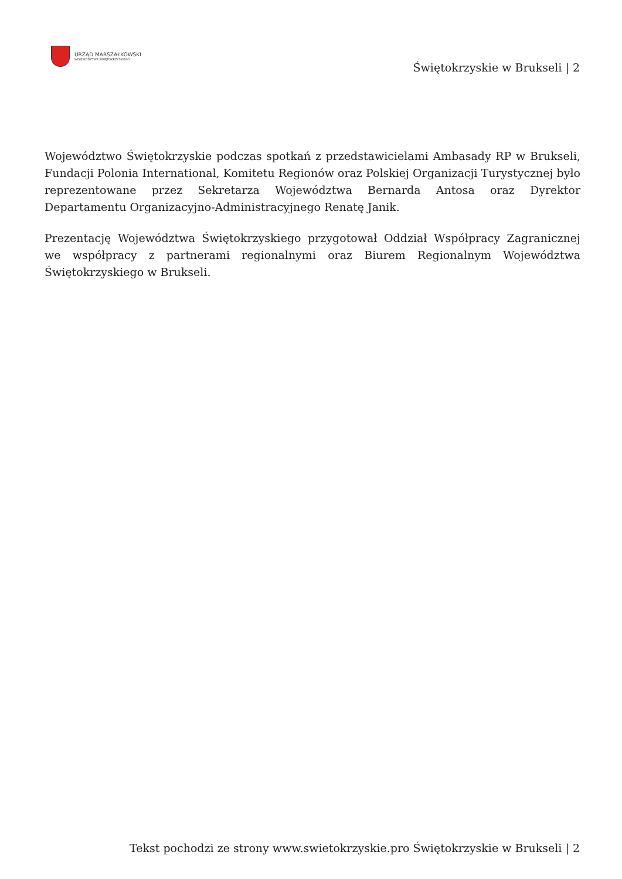URZĄD MARSZAŁKOWSKI
WOJEWÓDZTWA ŚWIĘTOKRZYSKIEGO
Świętokrzyskie w Brukseli | 2
Województwo Świętokrzyskie podczas spotkań z przedstawicielami Ambasady RP w Brukseli, Fundacji Polonia International, Komitetu Regionów oraz Polskiej Organizacji Turystycznej było reprezentowane przez Sekretarza Województwa Bernarda Antosa oraz Dyrektor Departamentu Organizacyjno-Administracyjnego Renatę Janik.
Prezentację Województwa Świętokrzyskiego przygotował Oddział Współpracy Zagranicznej we współpracy z partnerami regionalnymi oraz Biurem Regionalnym Województwa Świętokrzyskiego w Brukseli.
Tekst pochodzi ze strony www.swietokrzyskie.pro Świętokrzyskie w Brukseli | 2